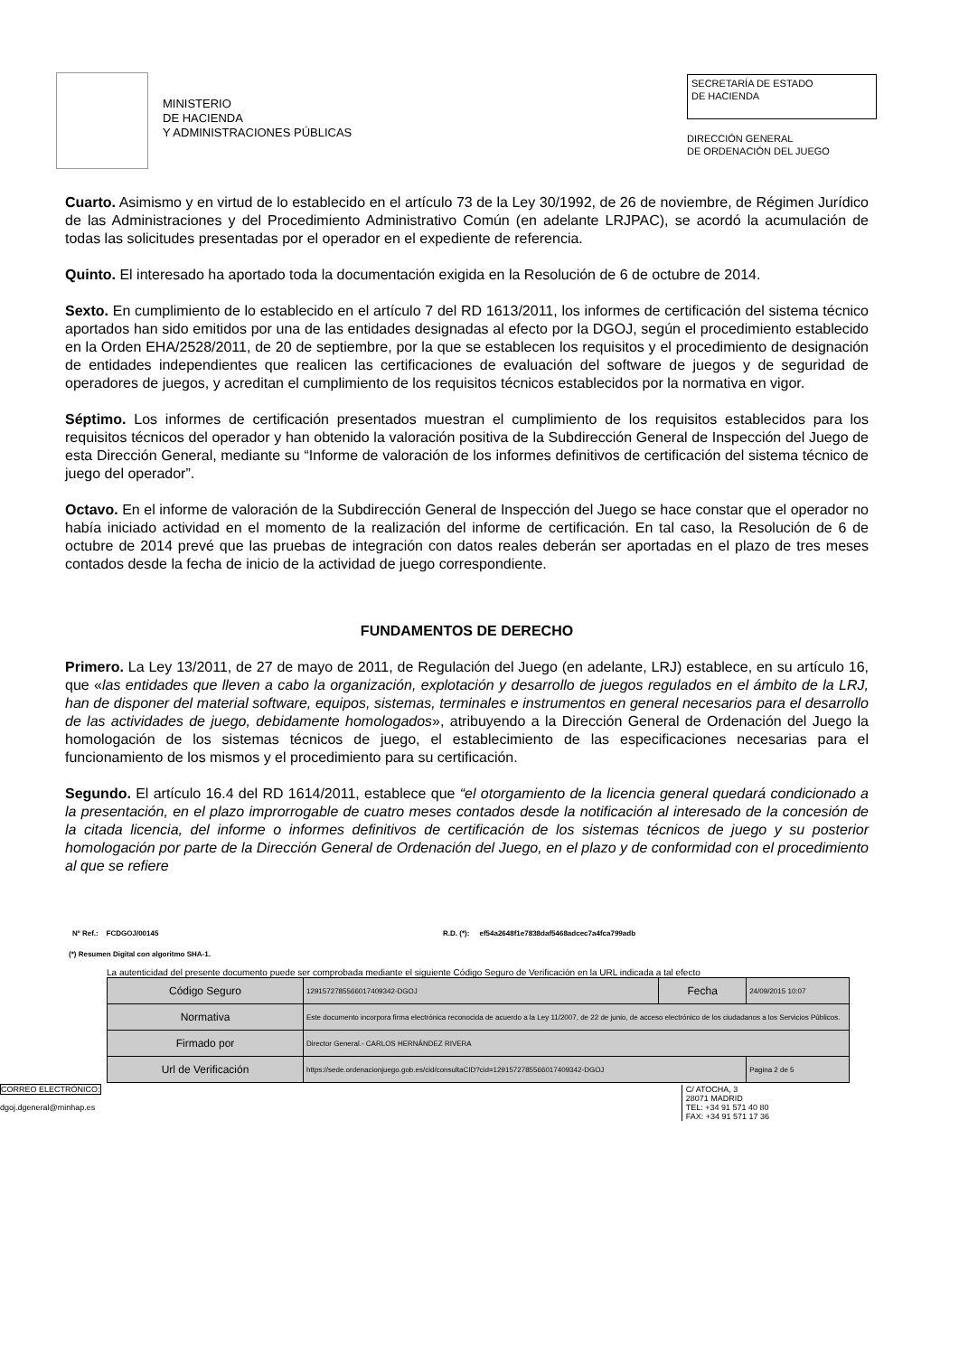MINISTERIO
DE HACIENDA
Y ADMINISTRACIONES PÚBLICAS
SECRETARÍA DE ESTADO
DE HACIENDA
DIRECCIÓN GENERAL
DE ORDENACIÓN DEL JUEGO
Cuarto. Asimismo y en virtud de lo establecido en el artículo 73 de la Ley 30/1992, de 26 de noviembre, de Régimen Jurídico de las Administraciones y del Procedimiento Administrativo Común (en adelante LRJPAC), se acordó la acumulación de todas las solicitudes presentadas por el operador en el expediente de referencia.
Quinto. El interesado ha aportado toda la documentación exigida en la Resolución de 6 de octubre de 2014.
Sexto. En cumplimiento de lo establecido en el artículo 7 del RD 1613/2011, los informes de certificación del sistema técnico aportados han sido emitidos por una de las entidades designadas al efecto por la DGOJ, según el procedimiento establecido en la Orden EHA/2528/2011, de 20 de septiembre, por la que se establecen los requisitos y el procedimiento de designación de entidades independientes que realicen las certificaciones de evaluación del software de juegos y de seguridad de operadores de juegos, y acreditan el cumplimiento de los requisitos técnicos establecidos por la normativa en vigor.
Séptimo. Los informes de certificación presentados muestran el cumplimiento de los requisitos establecidos para los requisitos técnicos del operador y han obtenido la valoración positiva de la Subdirección General de Inspección del Juego de esta Dirección General, mediante su “Informe de valoración de los informes definitivos de certificación del sistema técnico de juego del operador”.
Octavo. En el informe de valoración de la Subdirección General de Inspección del Juego se hace constar que el operador no había iniciado actividad en el momento de la realización del informe de certificación. En tal caso, la Resolución de 6 de octubre de 2014 prevé que las pruebas de integración con datos reales deberán ser aportadas en el plazo de tres meses contados desde la fecha de inicio de la actividad de juego correspondiente.
FUNDAMENTOS DE DERECHO
Primero. La Ley 13/2011, de 27 de mayo de 2011, de Regulación del Juego (en adelante, LRJ) establece, en su artículo 16, que «las entidades que lleven a cabo la organización, explotación y desarrollo de juegos regulados en el ámbito de la LRJ, han de disponer del material software, equipos, sistemas, terminales e instrumentos en general necesarios para el desarrollo de las actividades de juego, debidamente homologados», atribuyendo a la Dirección General de Ordenación del Juego la homologación de los sistemas técnicos de juego, el establecimiento de las especificaciones necesarias para el funcionamiento de los mismos y el procedimiento para su certificación.
Segundo. El artículo 16.4 del RD 1614/2011, establece que “el otorgamiento de la licencia general quedará condicionado a la presentación, en el plazo improrrogable de cuatro meses contados desde la notificación al interesado de la concesión de la citada licencia, del informe o informes definitivos de certificación de los sistemas técnicos de juego y su posterior homologación por parte de la Dirección General de Ordenación del Juego, en el plazo y de conformidad con el procedimiento al que se refiere
Nº Ref.: FCDGOJ/00145 R.D. (*): ef54a2648f1e7838daf5468adcec7a4fca799adb
(*) Resumen Digital con algoritmo SHA-1.
La autenticidad del presente documento puede ser comprobada mediante el siguiente Código Seguro de Verificación en la URL indicada a tal efecto
| Código Seguro | 1291572785566017409342-DGOJ | Fecha | 24/09/2015 10:07 |
| Normativa | Este documento incorpora firma electrónica reconocida de acuerdo a la Ley 11/2007, de 22 de junio, de acceso electrónico de los ciudadanos a los Servicios Públicos. | | |
| Firmado por | Director General.- CARLOS HERNÁNDEZ RIVERA | | |
| Url de Verificación | https://sede.ordenacionjuego.gob.es/cid/consultaCID?cid=1291572785566017409342-DGOJ | | Pagina 2 de 5 |
CORREO ELECTRÓNICO:
dgoj.dgeneral@minhap.es
C/ ATOCHA, 3
28071 MADRID
TEL: +34 91 571 40 80
FAX: +34 91 571 17 36